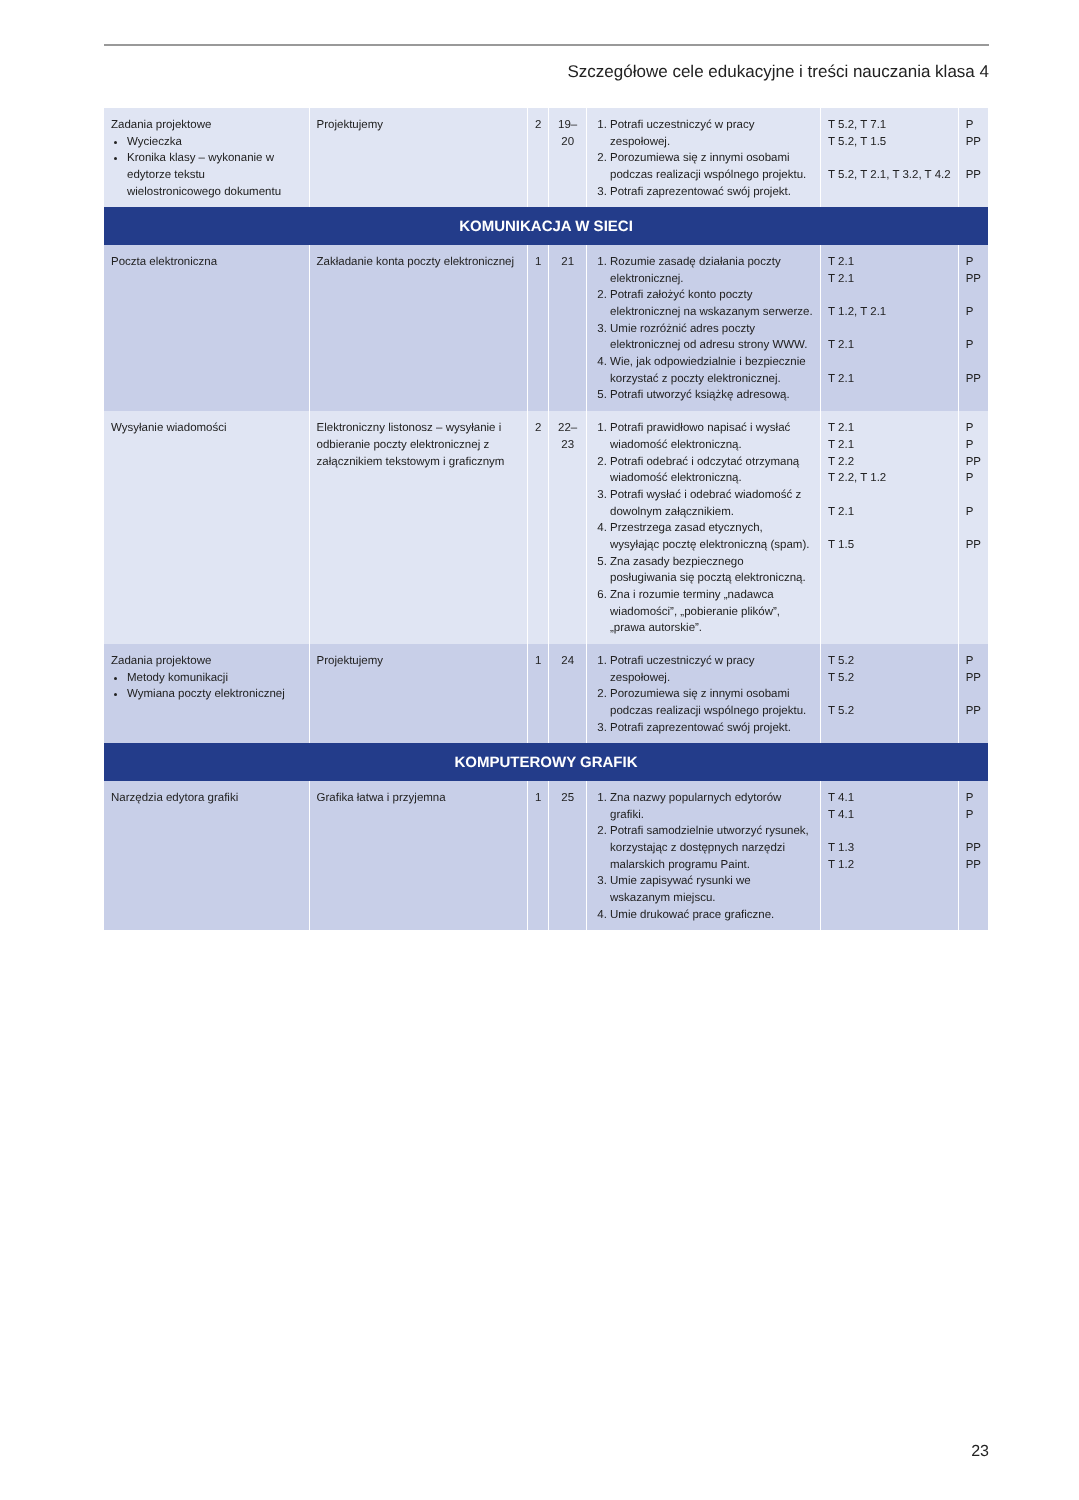Szczegółowe cele edukacyjne i treści nauczania klasa 4
| Zadania projektowe Wycieczka Kronika klasy – wykonanie w edytorze tekstu wielostronicowego dokumentu | Projektujemy | 2 | 19–20 | 1. Potrafi uczestniczyć w pracy zespołowej. 2. Porozumiewa się z innymi osobami podczas realizacji wspólnego projektu. 3. Potrafi zaprezentować swój projekt. | T 5.2, T 7.1 T 5.2, T 1.5 T 5.2, T 2.1, T 3.2, T 4.2 | P PP PP |
| KOMUNIKACJA W SIECI | | | | | | |
| Poczta elektroniczna | Zakładanie konta poczty elektronicznej | 1 | 21 | 1. Rozumie zasadę działania poczty elektronicznej. 2. Potrafi założyć konto poczty elektronicznej na wskazanym serwerze. 3. Umie rozróżnić adres poczty elektronicznej od adresu strony WWW. 4. Wie, jak odpowiedzialnie i bezpiecznie korzystać z poczty elektronicznej. 5. Potrafi utworzyć książkę adresową. | T 2.1 T 2.1 T 1.2, T 2.1 T 2.1 T 2.1 | P PP P P PP |
| Wysyłanie wiadomości | Elektroniczny listonosz – wysyłanie i odbieranie poczty elektronicznej z załącznikiem tekstowym i graficznym | 2 | 22–23 | 1. Potrafi prawidłowo napisać i wysłać wiadomość elektroniczną. 2. Potrafi odebrać i odczytać otrzymaną wiadomość elektroniczną. 3. Potrafi wysłać i odebrać wiadomość z dowolnym załącznikiem. 4. Przestrzega zasad etycznych, wysyłając pocztę elektroniczną (spam). 5. Zna zasady bezpiecznego posługiwania się pocztą elektroniczną. 6. Zna i rozumie terminy „nadawca wiadomości”, „pobieranie plików”, „prawa autorskie”. | T 2.1 T 2.1 T 2.2 T 2.2, T 1.2 T 2.1 T 1.5 | P P PP P P PP |
| Zadania projektowe Metody komunikacji Wymiana poczty elektronicznej | Projektujemy | 1 | 24 | 1. Potrafi uczestniczyć w pracy zespołowej. 2. Porozumiewa się z innymi osobami podczas realizacji wspólnego projektu. 3. Potrafi zaprezentować swój projekt. | T 5.2 T 5.2 T 5.2 | P PP PP |
| KOMPUTEROWY GRAFIK | | | | | | |
| Narzędzia edytora grafiki | Grafika łatwa i przyjemna | 1 | 25 | 1. Zna nazwy popularnych edytorów grafiki. 2. Potrafi samodzielnie utworzyć rysunek, korzystając z dostępnych narzędzi malarskich programu Paint. 3. Umie zapisywać rysunki we wskazanym miejscu. 4. Umie drukować prace graficzne. | T 4.1 T 4.1 T 1.3 T 1.2 | P P PP PP |
23